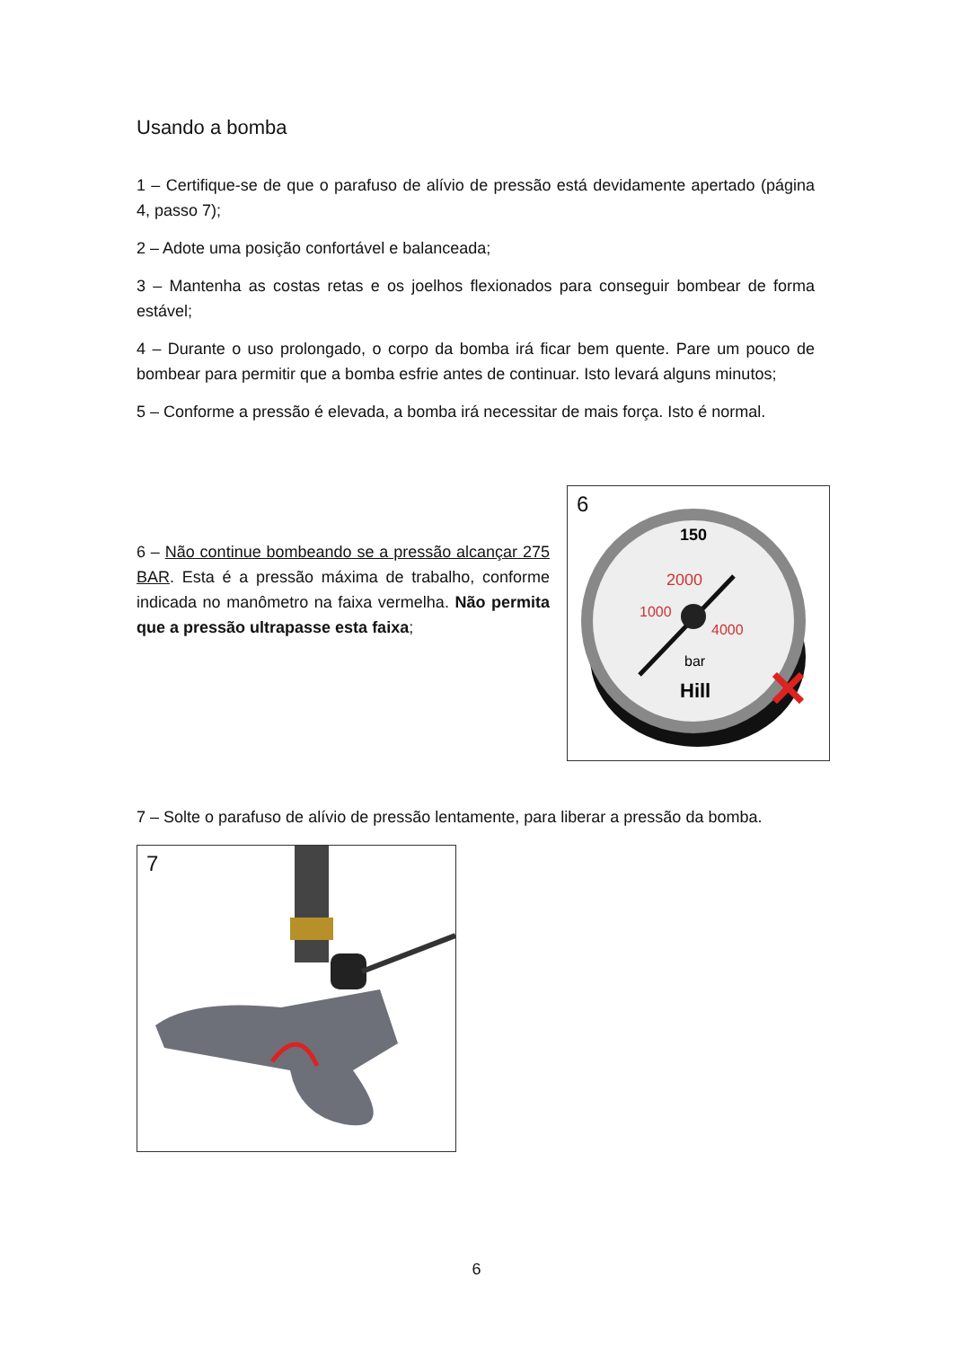Usando a bomba
1 – Certifique-se de que o parafuso de alívio de pressão está devidamente apertado (página 4, passo 7);
2 – Adote uma posição confortável e balanceada;
3 – Mantenha as costas retas e os joelhos flexionados para conseguir bombear de forma estável;
4 – Durante o uso prolongado, o corpo da bomba irá ficar bem quente. Pare um pouco de bombear para permitir que a bomba esfrie antes de continuar. Isto levará alguns minutos;
5 – Conforme a pressão é elevada, a bomba irá necessitar de mais força. Isto é normal.
6 – Não continue bombeando se a pressão alcançar 275 BAR. Esta é a pressão máxima de trabalho, conforme indicada no manômetro na faixa vermelha. Não permita que a pressão ultrapasse esta faixa;
6
150
2000
1000
4000
bar
Hill
✕
7 – Solte o parafuso de alívio de pressão lentamente, para liberar a pressão da bomba.
7
6